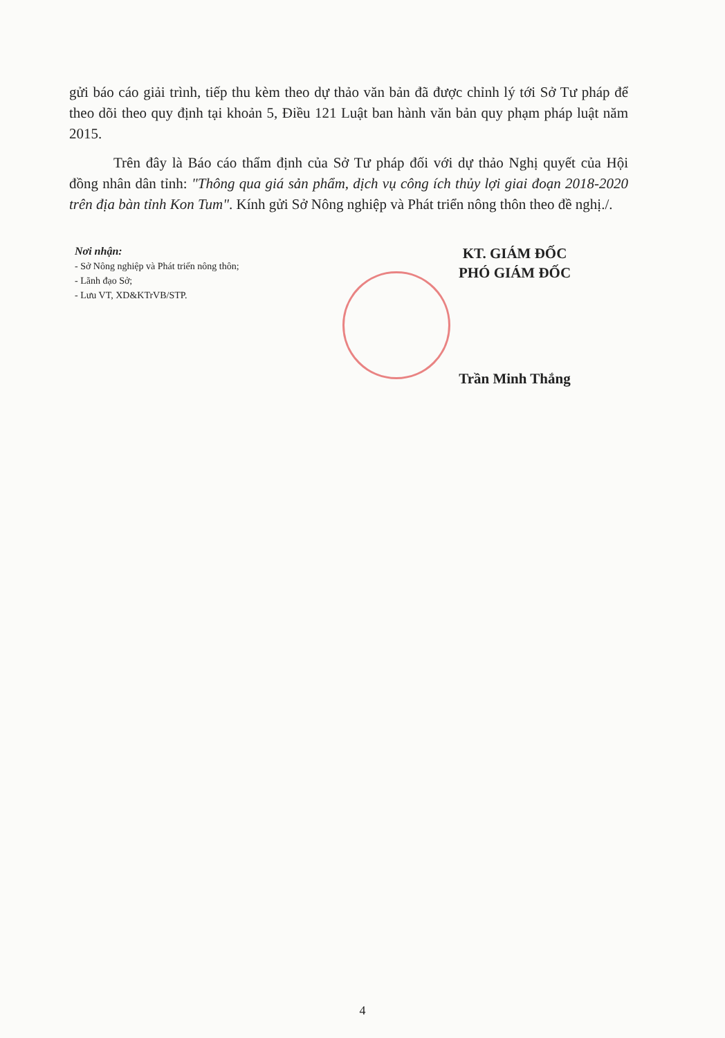gửi báo cáo giải trình, tiếp thu kèm theo dự thảo văn bản đã được chỉnh lý tới Sở Tư pháp để theo dõi theo quy định tại khoản 5, Điều 121 Luật ban hành văn bản quy phạm pháp luật năm 2015.
Trên đây là Báo cáo thẩm định của Sở Tư pháp đối với dự thảo Nghị quyết của Hội đồng nhân dân tỉnh: "Thông qua giá sản phẩm, dịch vụ công ích thủy lợi giai đoạn 2018-2020 trên địa bàn tỉnh Kon Tum". Kính gửi Sở Nông nghiệp và Phát triển nông thôn theo đề nghị./.
Nơi nhận:
- Sở Nông nghiệp và Phát triển nông thôn;
- Lãnh đạo Sở;
- Lưu VT, XD&KTrVB/STP.
KT. GIÁM ĐỐC
PHÓ GIÁM ĐỐC
Trần Minh Thắng
4